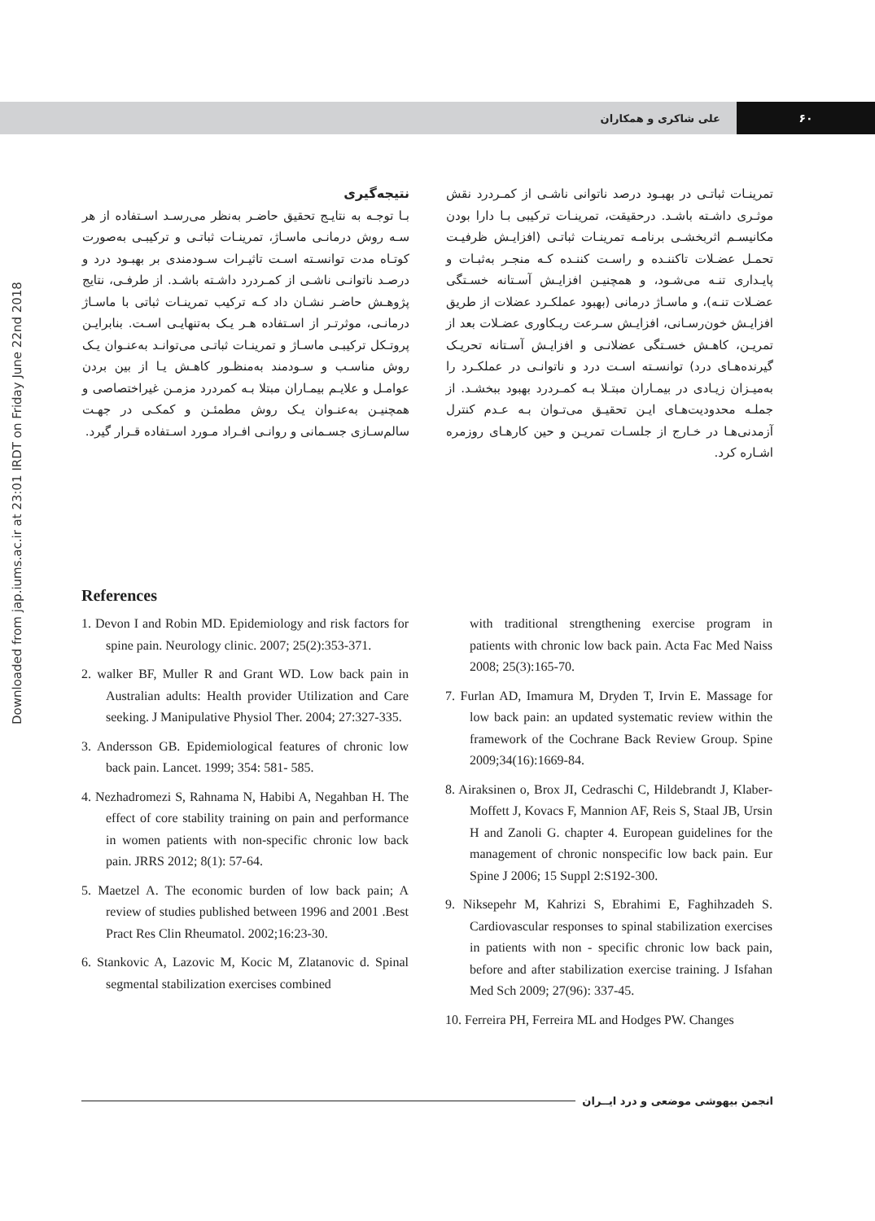۶۰ علی شاکری و همکاران
Downloaded from jap.iums.ac.ir at 23:01 IRDT on Friday June 22nd 2018
تمرینـات ثباتـی در بهبـود درصد ناتوانی ناشـی از کمـردرد نقش موثـری داشـته باشـد. درحقیقت، تمرینـات ترکیبی بـا دارا بودن مکانیسـم اثربخشـی برنامـه تمرینـات ثباتـی (افزایـش ظرفیـت تحمـل عضـلات تاکننـده و راسـت کننـده کـه منجـر به‌ثبـات و پایـداری تنـه می‌شـود، و همچنیـن افزایـش آسـتانه خسـتگی عضـلات تنـه)، و ماسـاژ درمانی (بهبود عملکـرد عضلات از طریق افزایـش خون‌رسـانی، افزایـش سـرعت ریـکاوری عضـلات بعد از تمریـن، کاهـش خسـتگی عضلانـی و افزایـش آسـتانه تحریـک گیرنده‌هـای درد) توانسـته اسـت درد و ناتوانـی در عملکـرد را به‌میـزان زیـادی در بیمـاران مبتـلا بـه کمـردرد بهبود ببخشـد. از جملـه محدودیت‌هـای ایـن تحقیـق می‌تـوان بـه عـدم کنترل آزمدنی‌هـا در خـارج از جلسـات تمریـن و حین کارهـای روزمره اشـاره کرد.
نتیجه‌گیری
بـا توجـه به نتایـج تحقیق حاضـر به‌نظر می‌رسـد اسـتفاده از هر سـه روش درمانـی ماسـاژ، تمرینـات ثباتـی و ترکیبـی به‌صورت کوتـاه مدت توانسـته اسـت تاثیـرات سـودمندی بر بهبـود درد و درصـد ناتوانـی ناشـی از کمـردرد داشـته باشـد. از طرفـی، نتایج پژوهـش حاضـر نشـان داد کـه ترکیب تمرینـات ثباتی با ماسـاژ درمانـی، موثرتـر از اسـتفاده هـر یـک به‌تنهایـی اسـت. بنابرایـن پروتـکل ترکیبـی ماسـاژ و تمرینـات ثباتـی می‌توانـد به‌عنـوان یـک روش مناسـب و سـودمند به‌منظـور کاهـش یـا از بین بردن عوامـل و علایـم بیمـاران مبتلا بـه کمردرد مزمـن غیراختصاصی و همچنیـن به‌عنـوان یـک روش مطمئـن و کمکـی در جهـت سالم‌سـازی جسـمانی و روانـی افـراد مـورد اسـتفاده قـرار گیرد.
References
1. Devon I and Robin MD. Epidemiology and risk factors for spine pain. Neurology clinic. 2007; 25(2):353-371.
2. walker BF, Muller R and Grant WD. Low back pain in Australian adults: Health provider Utilization and Care seeking. J Manipulative Physiol Ther. 2004; 27:327-335.
3. Andersson GB. Epidemiological features of chronic low back pain. Lancet. 1999; 354: 581- 585.
4. Nezhadromezi S, Rahnama N, Habibi A, Negahban H. The effect of core stability training on pain and performance in women patients with non-specific chronic low back pain. JRRS 2012; 8(1): 57-64.
5. Maetzel A. The economic burden of low back pain; A review of studies published between 1996 and 2001 .Best Pract Res Clin Rheumatol. 2002;16:23-30.
6. Stankovic A, Lazovic M, Kocic M, Zlatanovic d. Spinal segmental stabilization exercises combined
with traditional strengthening exercise program in patients with chronic low back pain. Acta Fac Med Naiss 2008; 25(3):165-70.
7. Furlan AD, Imamura M, Dryden T, Irvin E. Massage for low back pain: an updated systematic review within the framework of the Cochrane Back Review Group. Spine 2009;34(16):1669-84.
8. Airaksinen o, Brox JI, Cedraschi C, Hildebrandt J, Klaber- Moffett J, Kovacs F, Mannion AF, Reis S, Staal JB, Ursin H and Zanoli G. chapter 4. European guidelines for the management of chronic nonspecific low back pain. Eur Spine J 2006; 15 Suppl 2:S192-300.
9. Niksepehr M, Kahrizi S, Ebrahimi E, Faghihzadeh S. Cardiovascular responses to spinal stabilization exercises in patients with non - specific chronic low back pain, before and after stabilization exercise training. J Isfahan Med Sch 2009; 27(96): 337-45.
10. Ferreira PH, Ferreira ML and Hodges PW. Changes
انجمن بیهوشی موضعی و درد ایــران